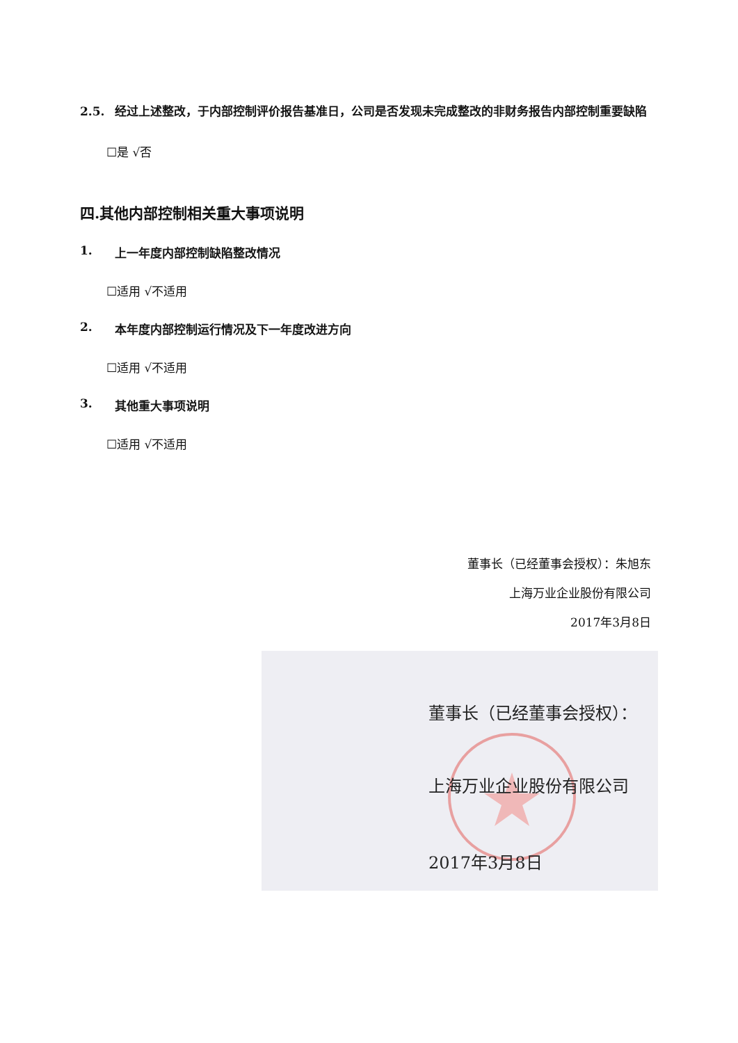2.5. 经过上述整改，于内部控制评价报告基准日，公司是否发现未完成整改的非财务报告内部控制重要缺陷
☐是 √否
四.其他内部控制相关重大事项说明
1. 上一年度内部控制缺陷整改情况
☐适用 √不适用
2. 本年度内部控制运行情况及下一年度改进方向
☐适用 √不适用
3. 其他重大事项说明
☐适用 √不适用
董事长（已经董事会授权）：朱旭东
上海万业企业股份有限公司
2017年3月8日
董事长（已经董事会授权）：
上海万业企业股份有限公司
2017年3月8日